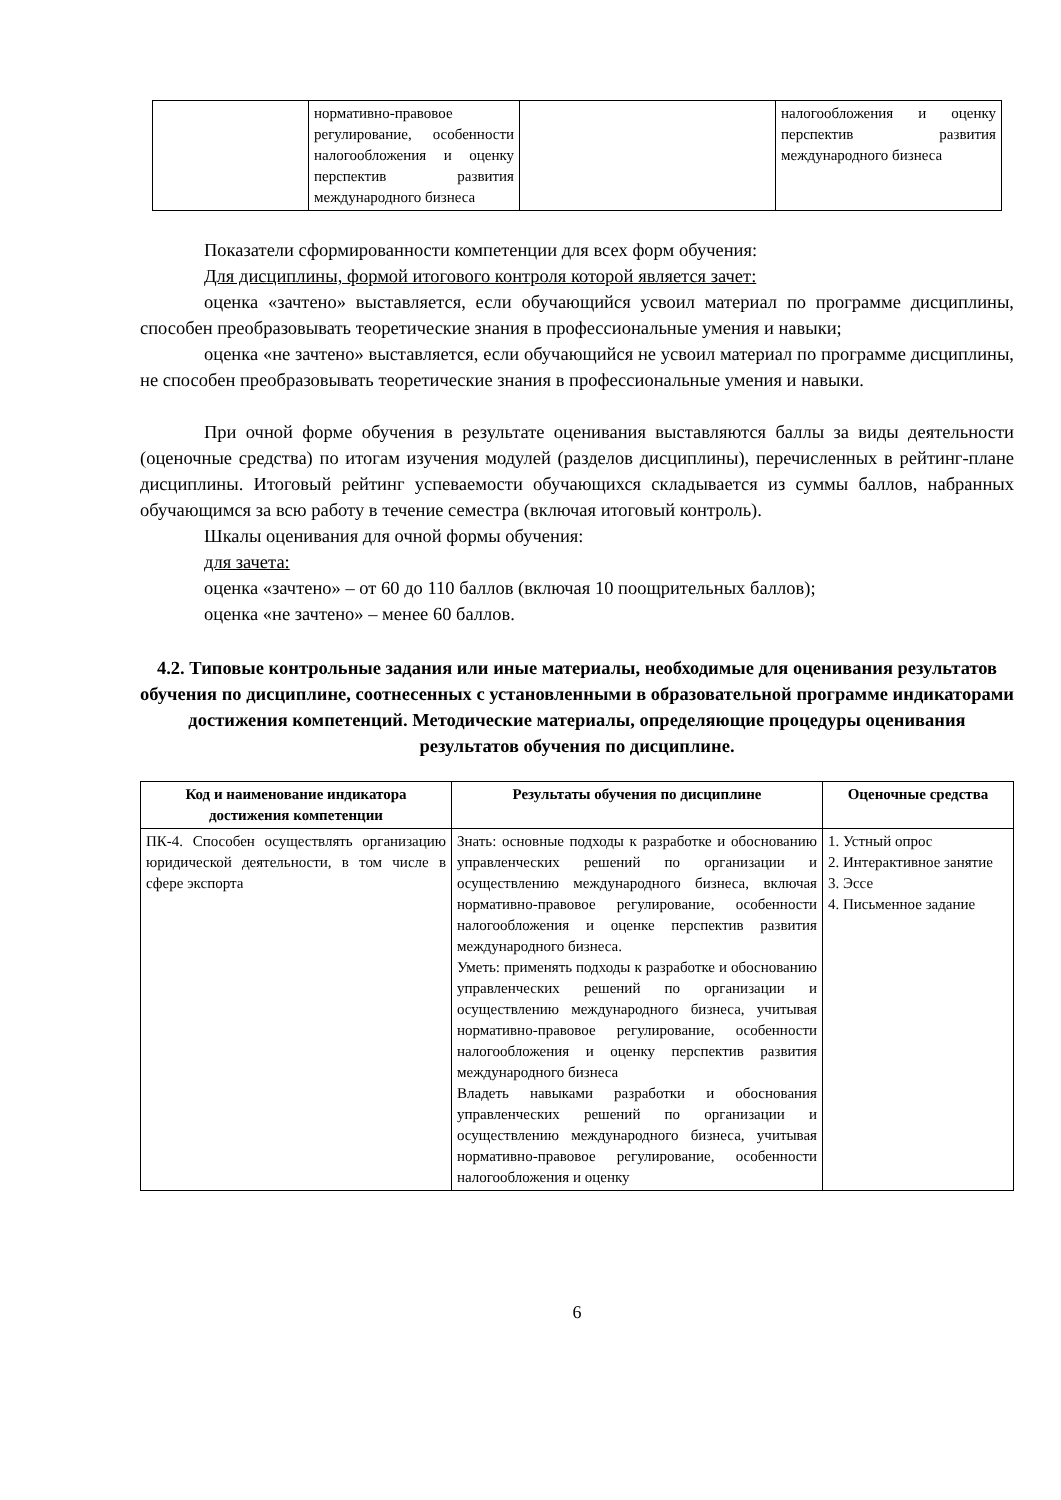| | нормативно-правовое регулирование, особенности налогообложения и оценку перспектив развития международного бизнеса | | налогообложения и оценку перспектив развития международного бизнеса |
Показатели сформированности компетенции для всех форм обучения:
Для дисциплины, формой итогового контроля которой является зачет:
оценка «зачтено» выставляется, если обучающийся усвоил материал по программе дисциплины, способен преобразовывать теоретические знания в профессиональные умения и навыки;
оценка «не зачтено» выставляется, если обучающийся не усвоил материал по программе дисциплины, не способен преобразовывать теоретические знания в профессиональные умения и навыки.
При очной форме обучения в результате оценивания выставляются баллы за виды деятельности (оценочные средства) по итогам изучения модулей (разделов дисциплины), перечисленных в рейтинг-плане дисциплины. Итоговый рейтинг успеваемости обучающихся складывается из суммы баллов, набранных обучающимся за всю работу в течение семестра (включая итоговый контроль).
Шкалы оценивания для очной формы обучения:
для зачета:
оценка «зачтено» – от 60 до 110 баллов (включая 10 поощрительных баллов);
оценка «не зачтено» – менее 60 баллов.
4.2. Типовые контрольные задания или иные материалы, необходимые для оценивания результатов обучения по дисциплине, соотнесенных с установленными в образовательной программе индикаторами достижения компетенций. Методические материалы, определяющие процедуры оценивания результатов обучения по дисциплине.
| Код и наименование индикатора достижения компетенции | Результаты обучения по дисциплине | Оценочные средства |
| --- | --- | --- |
| ПК-4. Способен осуществлять организацию юридической деятельности, в том числе в сфере экспорта | Знать: основные подходы к разработке и обоснованию управленческих решений по организации и осуществлению международного бизнеса, включая нормативно-правовое регулирование, особенности налогообложения и оценке перспектив развития международного бизнеса. Уметь: применять подходы к разработке и обоснованию управленческих решений по организации и осуществлению международного бизнеса, учитывая нормативно-правовое регулирование, особенности налогообложения и оценку перспектив развития международного бизнеса Владеть навыками разработки и обоснования управленческих решений по организации и осуществлению международного бизнеса, учитывая нормативно-правовое регулирование, особенности налогообложения и оценку | 1. Устный опрос 2. Интерактивное занятие 3. Эссе 4. Письменное задание |
6